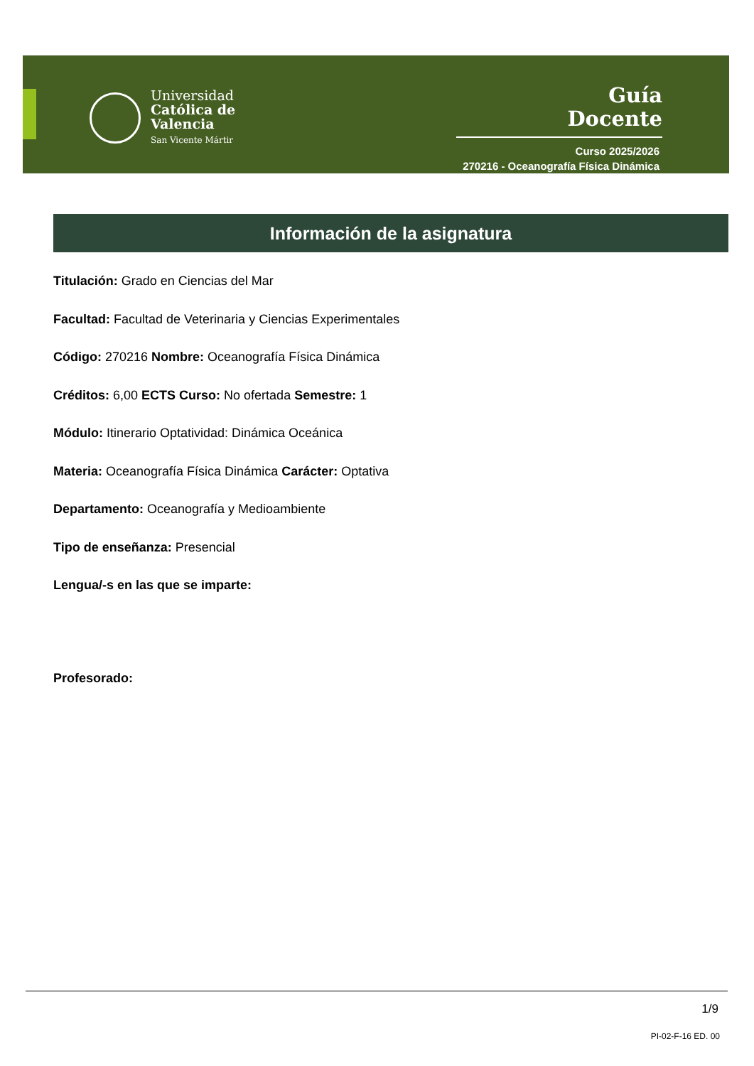Universidad
Católica de
Valencia
San Vicente Mártir
Guía
Docente
Curso 2025/2026
270216 - Oceanografía Física Dinámica
Información de la asignatura
Titulación: Grado en Ciencias del Mar
Facultad: Facultad de Veterinaria y Ciencias Experimentales
Código: 270216 Nombre: Oceanografía Física Dinámica
Créditos: 6,00 ECTS Curso: No ofertada Semestre: 1
Módulo: Itinerario Optatividad: Dinámica Oceánica
Materia: Oceanografía Física Dinámica Carácter: Optativa
Departamento: Oceanografía y Medioambiente
Tipo de enseñanza: Presencial
Lengua/-s en las que se imparte:
Profesorado:
1/9
PI-02-F-16 ED. 00